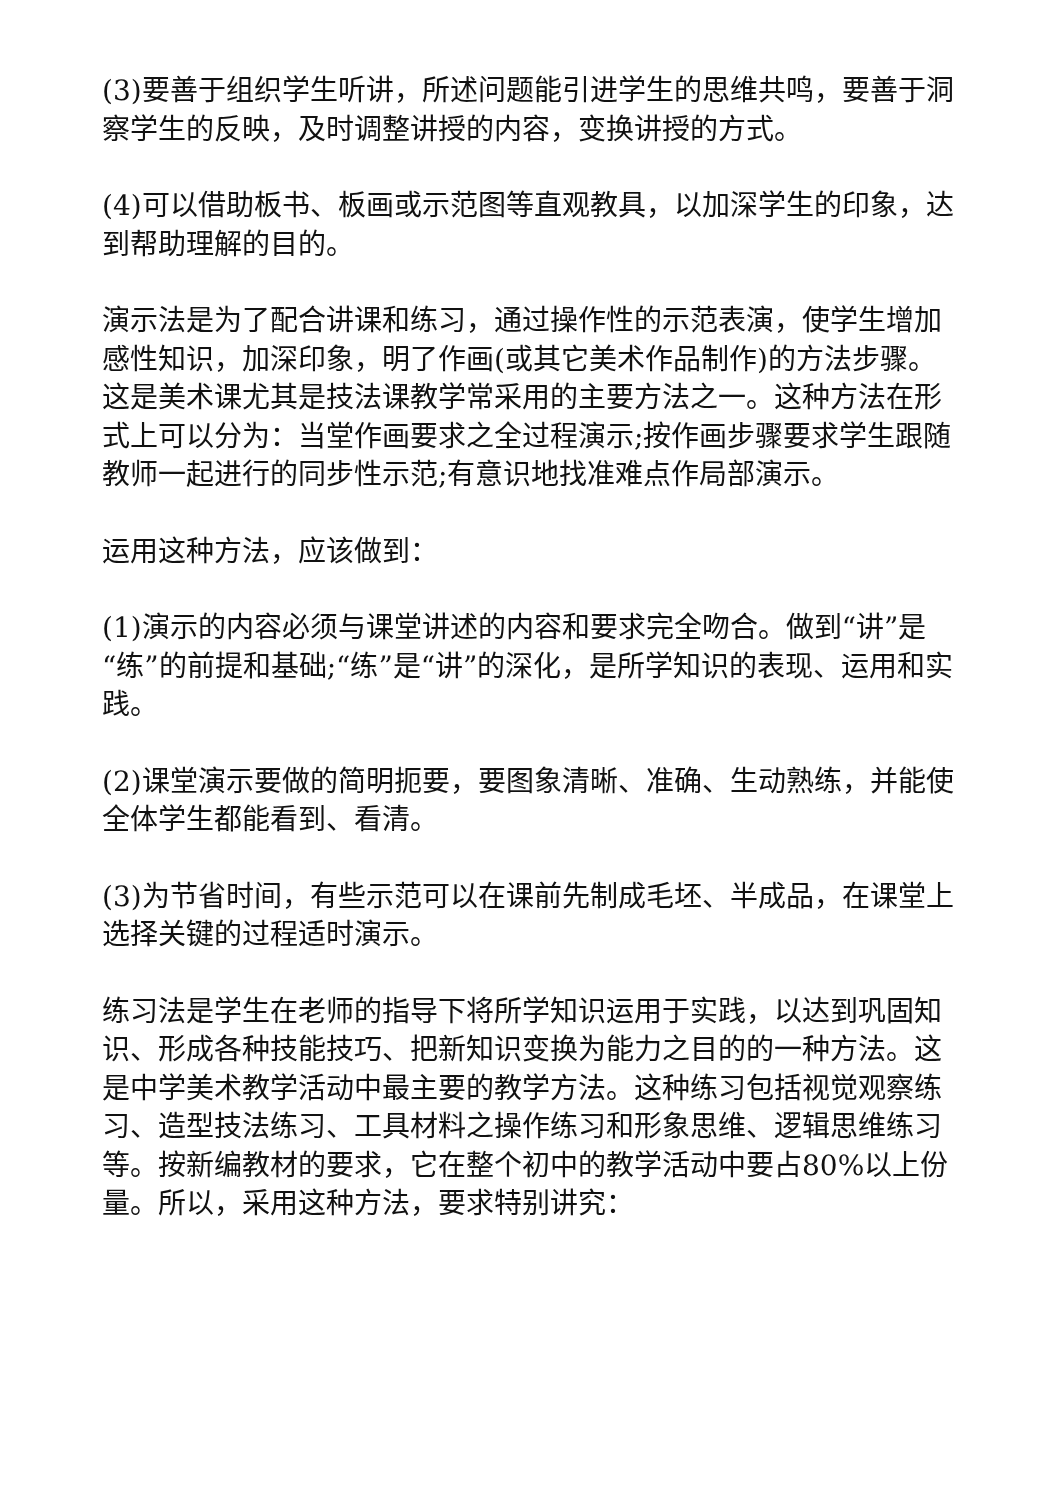(3)要善于组织学生听讲，所述问题能引进学生的思维共鸣，要善于洞察学生的反映，及时调整讲授的内容，变换讲授的方式。
(4)可以借助板书、板画或示范图等直观教具，以加深学生的印象，达到帮助理解的目的。
演示法是为了配合讲课和练习，通过操作性的示范表演，使学生增加感性知识，加深印象，明了作画(或其它美术作品制作)的方法步骤。这是美术课尤其是技法课教学常采用的主要方法之一。这种方法在形式上可以分为：当堂作画要求之全过程演示;按作画步骤要求学生跟随教师一起进行的同步性示范;有意识地找准难点作局部演示。
运用这种方法，应该做到：
(1)演示的内容必须与课堂讲述的内容和要求完全吻合。做到“讲”是“练”的前提和基础;“练”是“讲”的深化，是所学知识的表现、运用和实践。
(2)课堂演示要做的简明扼要，要图象清晰、准确、生动熟练，并能使全体学生都能看到、看清。
(3)为节省时间，有些示范可以在课前先制成毛坯、半成品，在课堂上选择关键的过程适时演示。
练习法是学生在老师的指导下将所学知识运用于实践，以达到巩固知识、形成各种技能技巧、把新知识变换为能力之目的的一种方法。这是中学美术教学活动中最主要的教学方法。这种练习包括视觉观察练习、造型技法练习、工具材料之操作练习和形象思维、逻辑思维练习等。按新编教材的要求，它在整个初中的教学活动中要占80%以上份量。所以，采用这种方法，要求特别讲究：